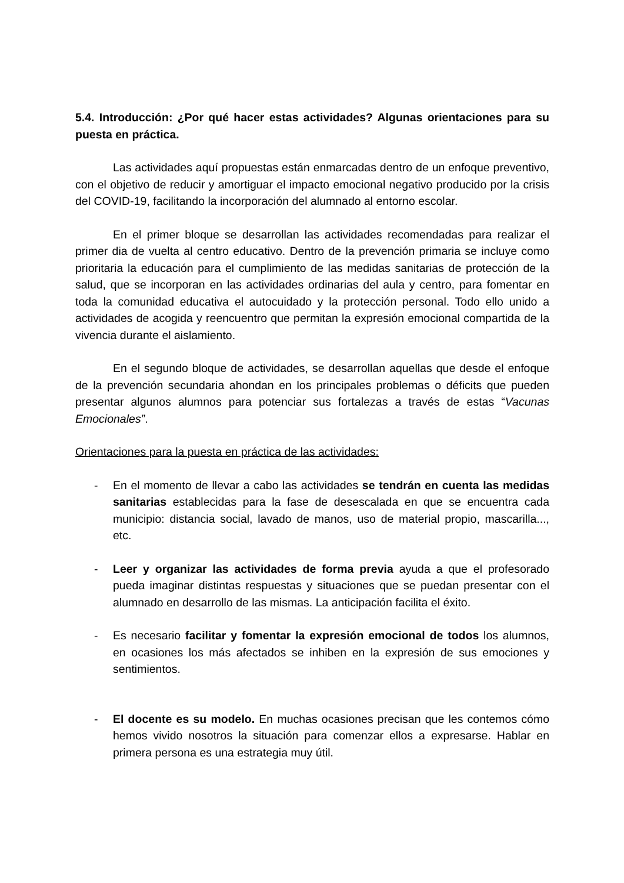5.4. Introducción: ¿Por qué hacer estas actividades? Algunas orientaciones para su puesta en práctica.
Las actividades aquí propuestas están enmarcadas dentro de un enfoque preventivo, con el objetivo de reducir y amortiguar el impacto emocional negativo producido por la crisis del COVID-19, facilitando la incorporación del alumnado al entorno escolar.
En el primer bloque se desarrollan las actividades recomendadas para realizar el primer dia de vuelta al centro educativo. Dentro de la prevención primaria se incluye como prioritaria la educación para el cumplimiento de las medidas sanitarias de protección de la salud, que se incorporan en las actividades ordinarias del aula y centro, para fomentar en toda la comunidad educativa el autocuidado y la protección personal. Todo ello unido a actividades de acogida y reencuentro que permitan la expresión emocional compartida de la vivencia durante el aislamiento.
En el segundo bloque de actividades, se desarrollan aquellas que desde el enfoque de la prevención secundaria ahondan en los principales problemas o déficits que pueden presentar algunos alumnos para potenciar sus fortalezas a través de estas “Vacunas Emocionales”.
Orientaciones para la puesta en práctica de las actividades:
- En el momento de llevar a cabo las actividades se tendrán en cuenta las medidas sanitarias establecidas para la fase de desescalada en que se encuentra cada municipio: distancia social, lavado de manos, uso de material propio, mascarilla..., etc.
- Leer y organizar las actividades de forma previa ayuda a que el profesorado pueda imaginar distintas respuestas y situaciones que se puedan presentar con el alumnado en desarrollo de las mismas. La anticipación facilita el éxito.
- Es necesario facilitar y fomentar la expresión emocional de todos los alumnos, en ocasiones los más afectados se inhiben en la expresión de sus emociones y sentimientos.
- El docente es su modelo. En muchas ocasiones precisan que les contemos cómo hemos vivido nosotros la situación para comenzar ellos a expresarse. Hablar en primera persona es una estrategia muy útil.